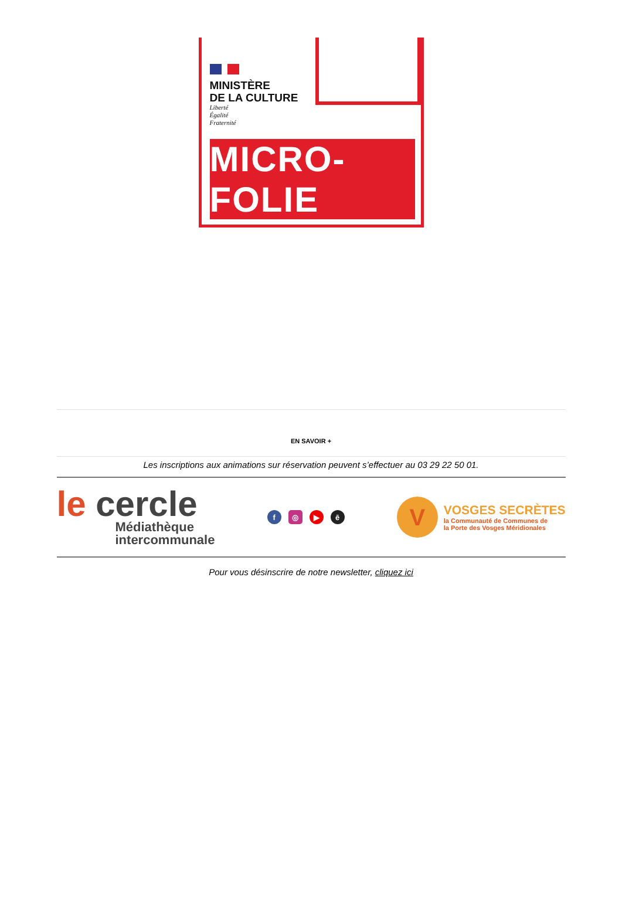MINISTÈRE
DE LA CULTURE
Liberté
Égalité
Fraternité
MICRO-FOLIE
EN SAVOIR +
Les inscriptions aux animations sur réservation peuvent s’effectuer au 03 29 22 50 01.
le cercle
Médiathèque
intercommunale
f ◎ ▶ ē
V
VOSGES SECRÈTES
la Communauté de Communes de
la Porte des Vosges Méridionales
Pour vous désinscrire de notre newsletter, cliquez ici